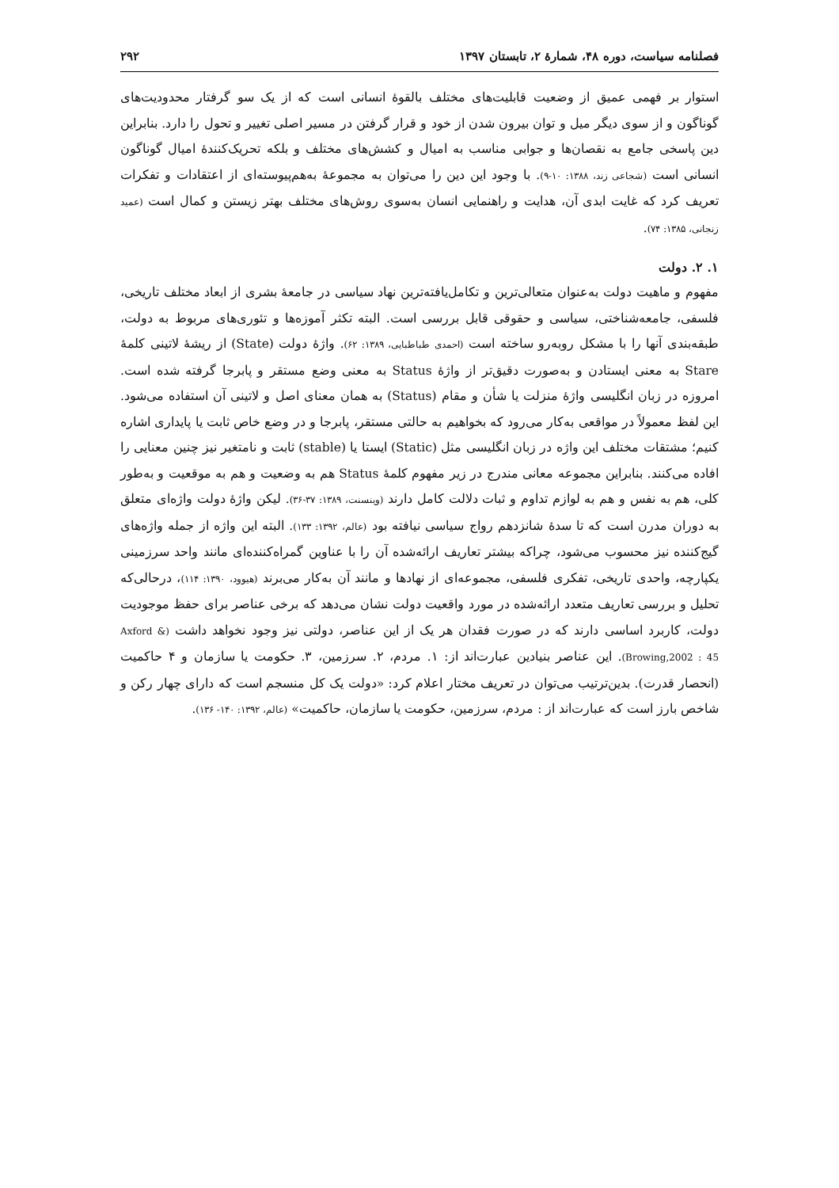فصلنامه سیاست، دوره ۴۸، شمارهٔ ۲، تابستان ۱۳۹۷ ۲۹۲
استوار بر فهمی عمیق از وضعیت قابلیت‌های مختلف بالقوهٔ انسانی است که از یک سو گرفتار محدودیت‌های گوناگون و از سوی دیگر میل و توان بیرون شدن از خود و قرار گرفتن در مسیر اصلی تغییر و تحول را دارد. بنابراین دین پاسخی جامع به نقصان‌ها و جوابی مناسب به امیال و کشش‌های مختلف و بلکه تحریک‌کنندهٔ امیال گوناگون انسانی است (شجاعی زند، ۱۳۸۸: ۱۰-۹). با وجود این دین را می‌توان به مجموعهٔ به‌هم‌پیوسته‌ای از اعتقادات و تفکرات تعریف کرد که غایت ابدی آن، هدایت و راهنمایی انسان به‌سوی روش‌های مختلف بهتر زیستن و کمال است (عمید زنجانی، ۱۳۸۵: ۷۴).
۱. ۲. دولت
مفهوم و ماهیت دولت به‌عنوان متعالی‌ترین و تکامل‌یافته‌ترین نهاد سیاسی در جامعهٔ بشری از ابعاد مختلف تاریخی، فلسفی، جامعه‌شناختی، سیاسی و حقوقی قابل بررسی است. البته تکثر آموزه‌ها و تئوری‌های مربوط به دولت، طبقه‌بندی آنها را با مشکل روبه‌رو ساخته است (احمدی طباطبایی، ۱۳۸۹: ۶۲). واژهٔ دولت (State) از ریشهٔ لاتینی کلمهٔ Stare به معنی ایستادن و به‌صورت دقیق‌تر از واژهٔ Status به معنی وضع مستقر و پابرجا گرفته شده است. امروزه در زبان انگلیسی واژهٔ منزلت یا شأن و مقام (Status) به همان معنای اصل و لاتینی آن استفاده می‌شود. این لفظ معمولاً در مواقعی به‌کار می‌رود که بخواهیم به حالتی مستقر، پابرجا و در وضع خاص ثابت یا پایداری اشاره کنیم؛ مشتقات مختلف این واژه در زبان انگلیسی مثل (Static) ایستا یا (stable) ثابت و نامتغیر نیز چنین معنایی را افاده می‌کنند. بنابراین مجموعه معانی مندرج در زیر مفهوم کلمهٔ Status هم به وضعیت و هم به موقعیت و به‌طور کلی، هم به نفس و هم به لوازم تداوم و ثبات دلالت کامل دارند (وینسنت، ۱۳۸۹: ۳۷-۳۶). لیکن واژهٔ دولت واژه‌ای متعلق به دوران مدرن است که تا سدهٔ شانزدهم رواج سیاسی نیافته بود (عالم، ۱۳۹۲: ۱۳۳). البته این واژه از جمله واژه‌های گیج‌کننده نیز محسوب می‌شود، چراکه بیشتر تعاریف ارائه‌شده آن را با عناوین گمراه‌کننده‌ای مانند واحد سرزمینی یکپارچه، واحدی تاریخی، تفکری فلسفی، مجموعه‌ای از نهادها و مانند آن به‌کار می‌برند (هیوود، ۱۳۹۰: ۱۱۴)، درحالی‌که تحلیل و بررسی تعاریف متعدد ارائه‌شده در مورد واقعیت دولت نشان می‌دهد که برخی عناصر برای حفظ موجودیت دولت، کاربرد اساسی دارند که در صورت فقدان هر یک از این عناصر، دولتی نیز وجود نخواهد داشت (Axford & Browing,2002 : 45). این عناصر بنیادین عبارت‌اند از: ۱. مردم، ۲. سرزمین، ۳. حکومت یا سازمان و ۴ حاکمیت (انحصار قدرت). بدین‌ترتیب می‌توان در تعریف مختار اعلام کرد: «دولت یک کل منسجم است که دارای چهار رکن و شاخص بارز است که عبارت‌اند از : مردم، سرزمین، حکومت یا سازمان، حاکمیت» (عالم، ۱۳۹۲: ۱۴۰- ۱۳۶).